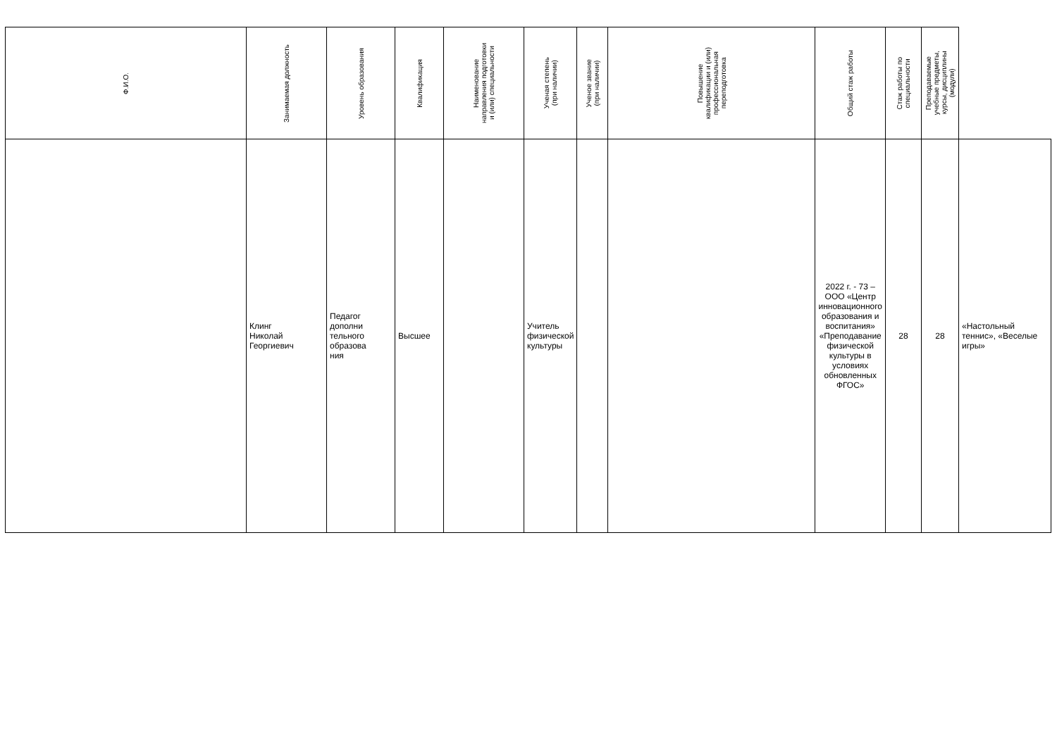| Ф.И.О. | Занимаемая должность | Уровень образования | Квалификация | Наименование направления подготовки и (или) специальности | Ученая степень (при наличии) | Ученое звание (при наличии) | Повышение квалификации и (или) профессиональная переподготовка | Общий стаж работы | Стаж работы по специальности | Преподаваемые учебные предметы, курсы, дисциплины (модули) | |
| --- | --- | --- | --- | --- | --- | --- | --- | --- | --- | --- | --- |
| | Клинг Николай Георгиевич | Педагог дополни тельного образова ния | Высшее | | Учитель физической культуры | | | 2022 г. - 73 – ООО «Центр инновационного образования и воспитания» «Преподавание физической культуры в условиях обновленных ФГОС» | 28 | 28 | «Настольный теннис», «Веселые игры» |